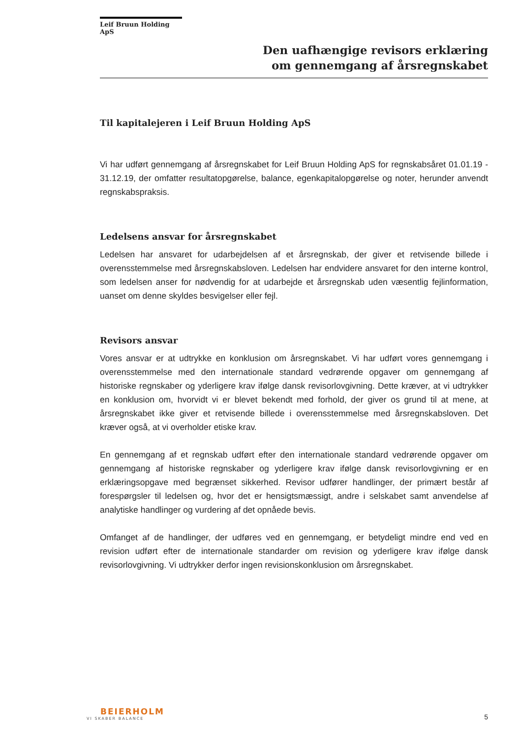Leif Bruun Holding ApS
Den uafhængige revisors erklæring
om gennemgang af årsregnskabet
Til kapitalejeren i Leif Bruun Holding ApS
Vi har udført gennemgang af årsregnskabet for Leif Bruun Holding ApS for regnskabsåret 01.01.19 - 31.12.19, der omfatter resultatopgørelse, balance, egenkapitalopgørelse og noter, herunder anvendt regnskabspraksis.
Ledelsens ansvar for årsregnskabet
Ledelsen har ansvaret for udarbejdelsen af et årsregnskab, der giver et retvisende billede i overensstemmelse med årsregnskabsloven. Ledelsen har endvidere ansvaret for den interne kontrol, som ledelsen anser for nødvendig for at udarbejde et årsregnskab uden væsentlig fejlinformation, uanset om denne skyldes besvigelser eller fejl.
Revisors ansvar
Vores ansvar er at udtrykke en konklusion om årsregnskabet. Vi har udført vores gennemgang i overensstemmelse med den internationale standard vedrørende opgaver om gennemgang af historiske regnskaber og yderligere krav ifølge dansk revisorlovgivning. Dette kræver, at vi udtrykker en konklusion om, hvorvidt vi er blevet bekendt med forhold, der giver os grund til at mene, at årsregnskabet ikke giver et retvisende billede i overensstemmelse med årsregnskabsloven. Det kræver også, at vi overholder etiske krav.
En gennemgang af et regnskab udført efter den internationale standard vedrørende opgaver om gennemgang af historiske regnskaber og yderligere krav ifølge dansk revisorlovgivning er en erklæringsopgave med begrænset sikkerhed. Revisor udfører handlinger, der primært består af forespørgsler til ledelsen og, hvor det er hensigtsmæssigt, andre i selskabet samt anvendelse af analytiske handlinger og vurdering af det opnåede bevis.
Omfanget af de handlinger, der udføres ved en gennemgang, er betydeligt mindre end ved en revision udført efter de internationale standarder om revision og yderligere krav ifølge dansk revisorlovgivning. Vi udtrykker derfor ingen revisionskonklusion om årsregnskabet.
BEIERHOLM
VI SKABER BALANCE
5